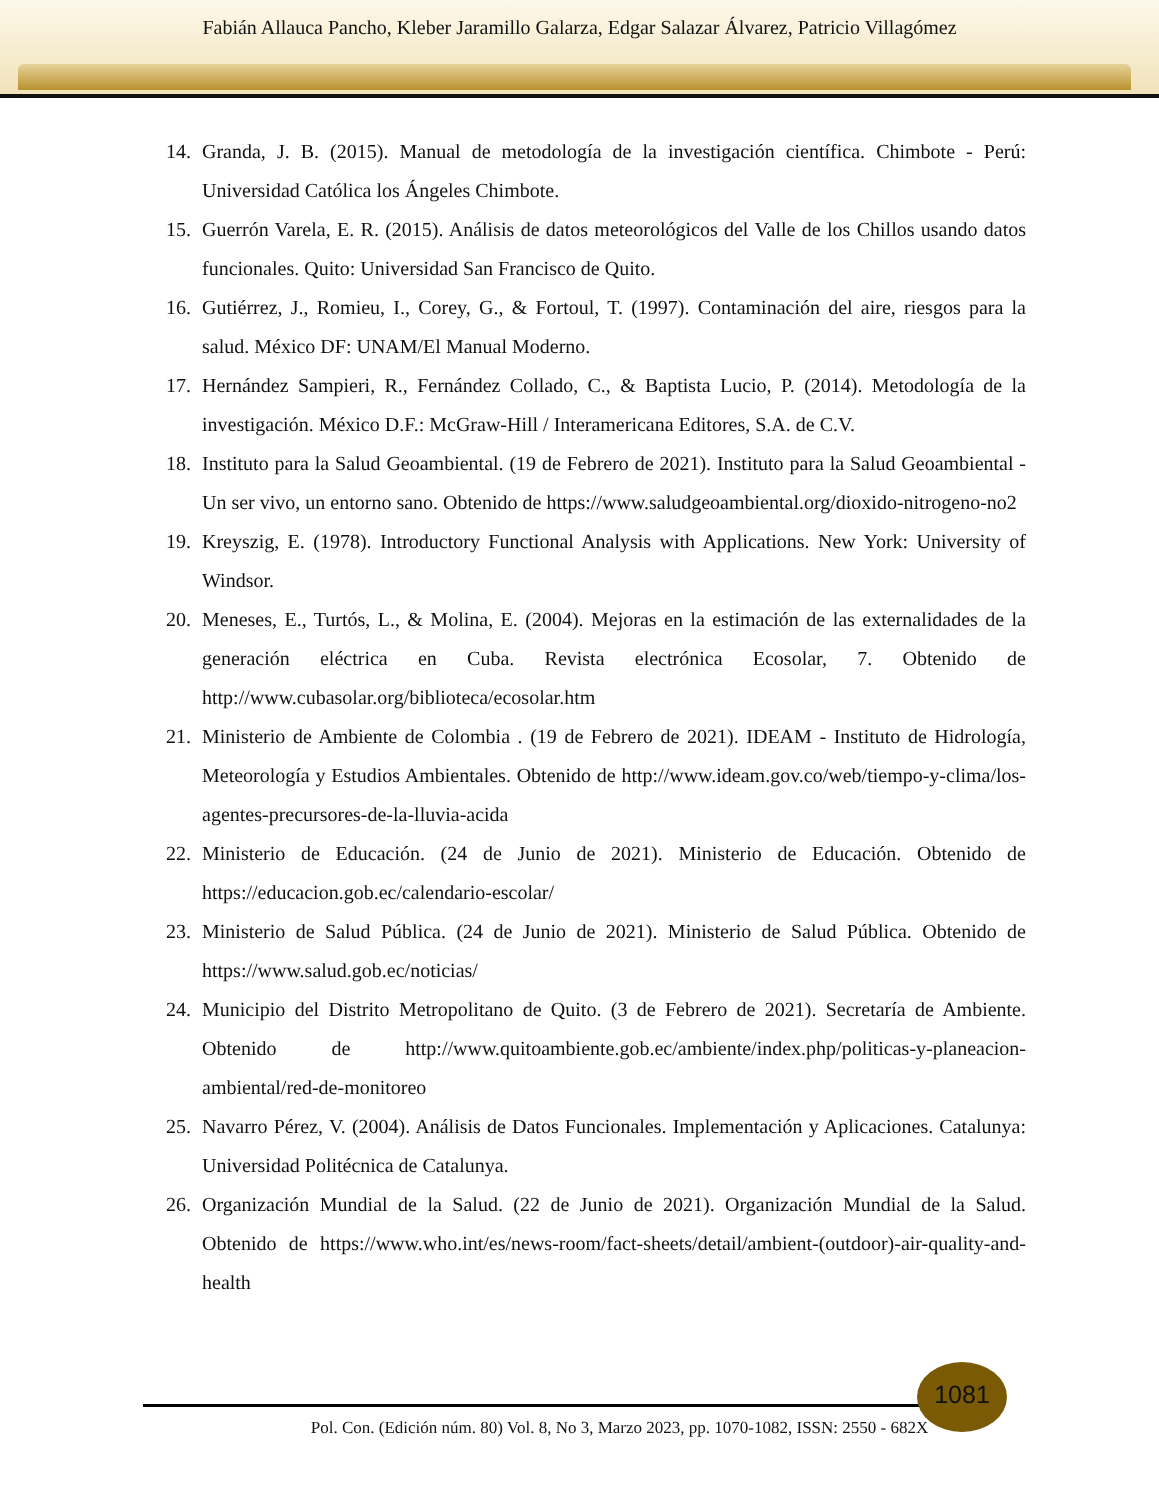Fabián Allauca Pancho, Kleber Jaramillo Galarza, Edgar Salazar Álvarez, Patricio Villagómez
14. Granda, J. B. (2015). Manual de metodología de la investigación científica. Chimbote - Perú: Universidad Católica los Ángeles Chimbote.
15. Guerrón Varela, E. R. (2015). Análisis de datos meteorológicos del Valle de los Chillos usando datos funcionales. Quito: Universidad San Francisco de Quito.
16. Gutiérrez, J., Romieu, I., Corey, G., & Fortoul, T. (1997). Contaminación del aire, riesgos para la salud. México DF: UNAM/El Manual Moderno.
17. Hernández Sampieri, R., Fernández Collado, C., & Baptista Lucio, P. (2014). Metodología de la investigación. México D.F.: McGraw-Hill / Interamericana Editores, S.A. de C.V.
18. Instituto para la Salud Geoambiental. (19 de Febrero de 2021). Instituto para la Salud Geoambiental - Un ser vivo, un entorno sano. Obtenido de https://www.saludgeoambiental.org/dioxido-nitrogeno-no2
19. Kreyszig, E. (1978). Introductory Functional Analysis with Applications. New York: University of Windsor.
20. Meneses, E., Turtós, L., & Molina, E. (2004). Mejoras en la estimación de las externalidades de la generación eléctrica en Cuba. Revista electrónica Ecosolar, 7. Obtenido de http://www.cubasolar.org/biblioteca/ecosolar.htm
21. Ministerio de Ambiente de Colombia . (19 de Febrero de 2021). IDEAM - Instituto de Hidrología, Meteorología y Estudios Ambientales. Obtenido de http://www.ideam.gov.co/web/tiempo-y-clima/los-agentes-precursores-de-la-lluvia-acida
22. Ministerio de Educación. (24 de Junio de 2021). Ministerio de Educación. Obtenido de https://educacion.gob.ec/calendario-escolar/
23. Ministerio de Salud Pública. (24 de Junio de 2021). Ministerio de Salud Pública. Obtenido de https://www.salud.gob.ec/noticias/
24. Municipio del Distrito Metropolitano de Quito. (3 de Febrero de 2021). Secretaría de Ambiente. Obtenido de http://www.quitoambiente.gob.ec/ambiente/index.php/politicas-y-planeacion-ambiental/red-de-monitoreo
25. Navarro Pérez, V. (2004). Análisis de Datos Funcionales. Implementación y Aplicaciones. Catalunya: Universidad Politécnica de Catalunya.
26. Organización Mundial de la Salud. (22 de Junio de 2021). Organización Mundial de la Salud. Obtenido de https://www.who.int/es/news-room/fact-sheets/detail/ambient-(outdoor)-air-quality-and-health
1081
Pol. Con. (Edición núm. 80) Vol. 8, No 3, Marzo 2023, pp. 1070-1082, ISSN: 2550 - 682X